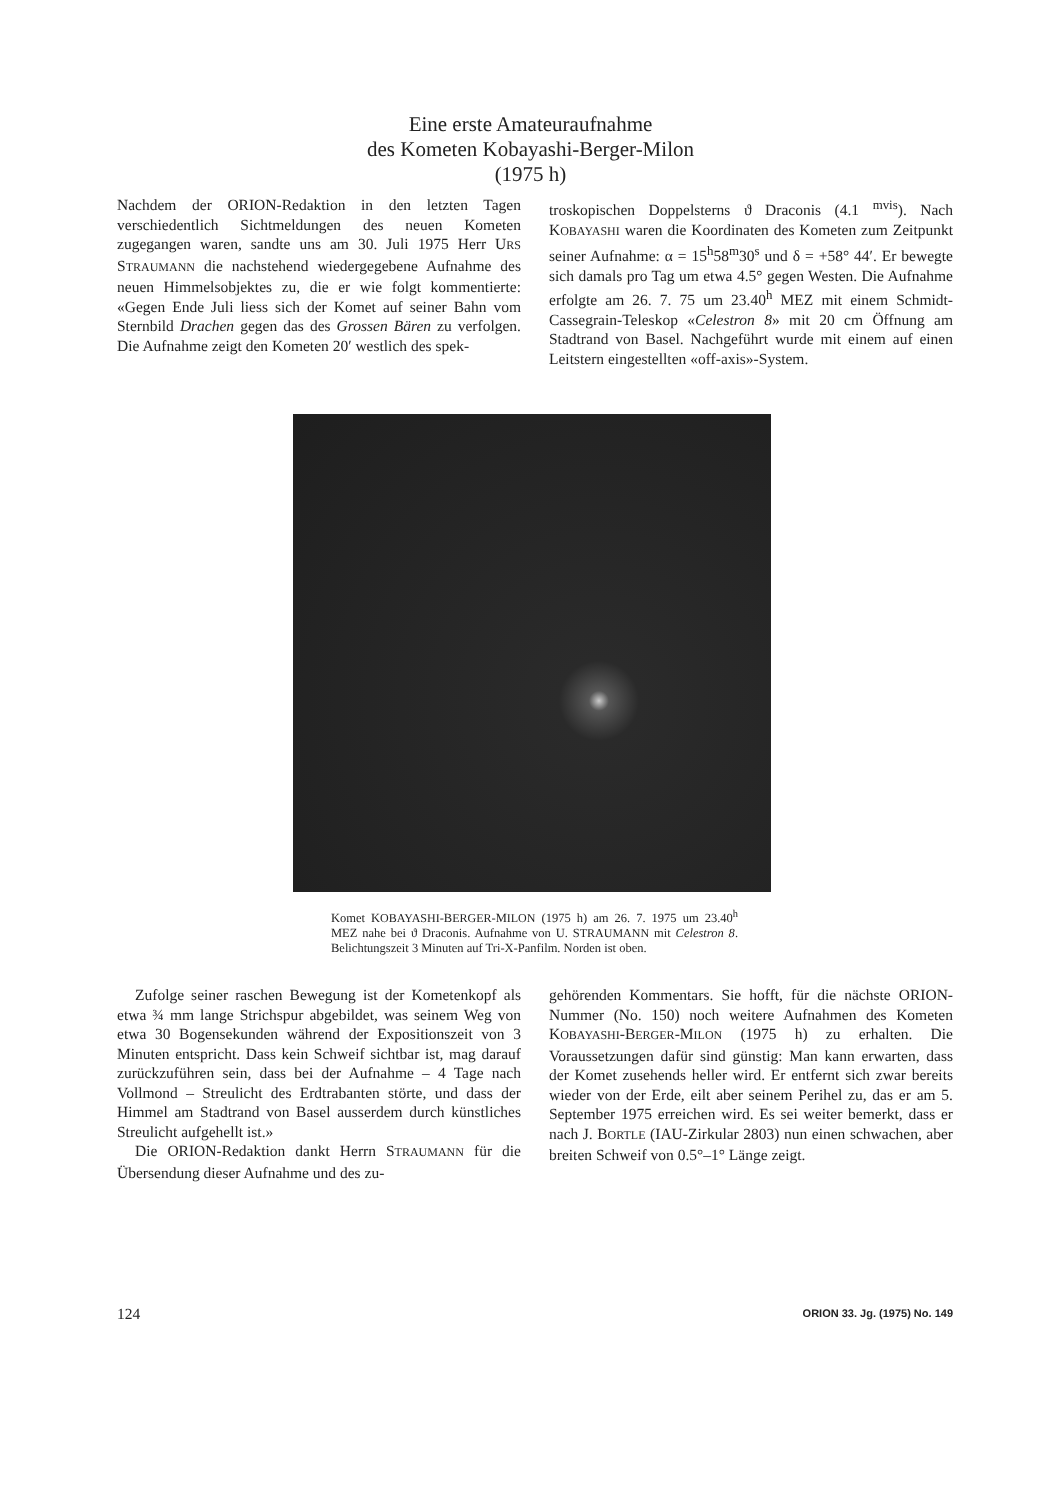Eine erste Amateuraufnahme
des Kometen Kobayashi-Berger-Milon
(1975 h)
Nachdem der ORION-Redaktion in den letzten Tagen verschiedentlich Sichtmeldungen des neuen Kometen zugegangen waren, sandte uns am 30. Juli 1975 Herr URS STRAUMANN die nachstehend wiedergegebene Aufnahme des neuen Himmelsobjektes zu, die er wie folgt kommentierte: «Gegen Ende Juli liess sich der Komet auf seiner Bahn vom Sternbild Drachen gegen das des Grossen Bären zu verfolgen. Die Aufnahme zeigt den Kometen 20′ westlich des spek-
troskopischen Doppelsterns ϑ Draconis (4.1 <sup>mvis</sup>). Nach KOBAYASHI waren die Koordinaten des Kometen zum Zeitpunkt seiner Aufnahme: α = 15<sup>h</sup>58<sup>m</sup>30<sup>s</sup> und δ = +58° 44′. Er bewegte sich damals pro Tag um etwa 4.5° gegen Westen. Die Aufnahme erfolgte am 26. 7. 75 um 23.40<sup>h</sup> MEZ mit einem Schmidt-Cassegrain-Teleskop «Celestron 8» mit 20 cm Öffnung am Stadtrand von Basel. Nachgeführt wurde mit einem auf einen Leitstern eingestellten «off-axis»-System.
Komet KOBAYASHI-BERGER-MILON (1975 h) am 26. 7. 1975 um 23.40<sup>h</sup> MEZ nahe bei ϑ Draconis. Aufnahme von U. STRAUMANN mit Celestron 8. Belichtungszeit 3 Minuten auf Tri-X-Panfilm. Norden ist oben.
Zufolge seiner raschen Bewegung ist der Kometenkopf als etwa ¾ mm lange Strichspur abgebildet, was seinem Weg von etwa 30 Bogensekunden während der Expositionszeit von 3 Minuten entspricht. Dass kein Schweif sichtbar ist, mag darauf zurückzuführen sein, dass bei der Aufnahme – 4 Tage nach Vollmond – Streulicht des Erdtrabanten störte, und dass der Himmel am Stadtrand von Basel ausserdem durch künstliches Streulicht aufgehellt ist.»
Die ORION-Redaktion dankt Herrn STRAUMANN für die Übersendung dieser Aufnahme und des zu-
gehörenden Kommentars. Sie hofft, für die nächste ORION-Nummer (No. 150) noch weitere Aufnahmen des Kometen KOBAYASHI-BERGER-MILON (1975 h) zu erhalten. Die Voraussetzungen dafür sind günstig: Man kann erwarten, dass der Komet zusehends heller wird. Er entfernt sich zwar bereits wieder von der Erde, eilt aber seinem Perihel zu, das er am 5. September 1975 erreichen wird. Es sei weiter bemerkt, dass er nach J. BORTLE (IAU-Zirkular 2803) nun einen schwachen, aber breiten Schweif von 0.5°–1° Länge zeigt.
124 ORION 33. Jg. (1975) No. 149